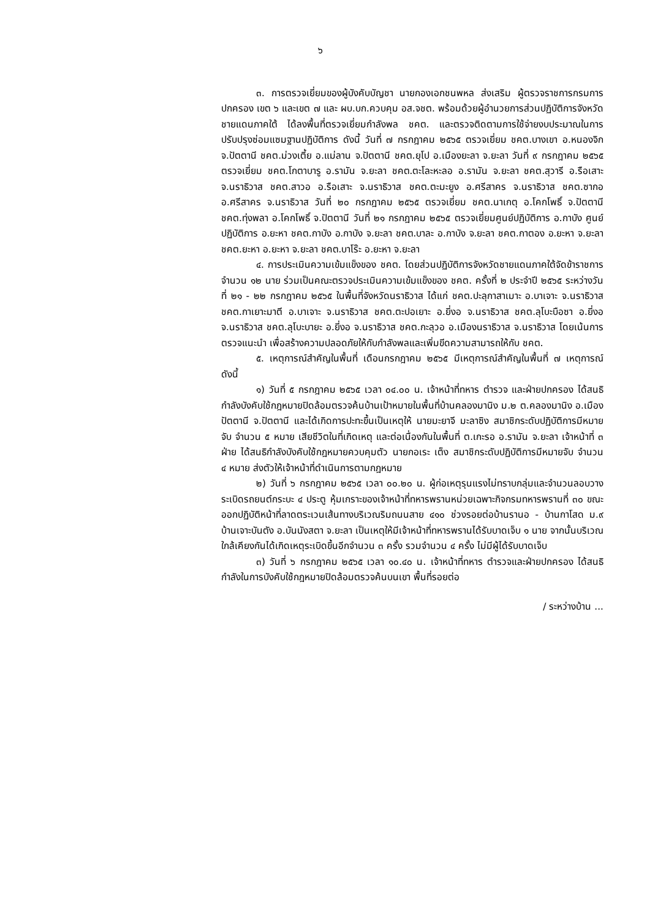๖
๓. การตรวจเยี่ยมของผู้บังคับบัญชา นายกองเอกชนพหล ส่งเสริม ผู้ตรวจราชการกรมการปกครอง เขต ๖ และเขต ๗ และ ผบ.บก.ควบคุม อส.จชต. พร้อมด้วยผู้อำนวยการส่วนปฏิบัติการจังหวัดชายแดนภาคใต้ ได้ลงพื้นที่ตรวจเยี่ยมกำลังพล ชคต. และตรวจติดตามการใช้จ่ายงบประมาณในการปรับปรุงซ่อมแซมฐานปฏิบัติการ ดังนี้ วันที่ ๗ กรกฎาคม ๒๕๖๕ ตรวจเยี่ยม ชคต.บางเขา อ.หนองจิก จ.ปัตตานี ชคต.ม่วงเตี้ย อ.แม่ลาน จ.ปัตตานี ชคต.ยุโป อ.เมืองยะลา จ.ยะลา วันที่ ๙ กรกฎาคม ๒๕๖๕ ตรวจเยี่ยม ชคต.โกตาบารู อ.รามัน จ.ยะลา ชคต.ตะโละหะลอ อ.รามัน จ.ยะลา ชคต.สุวารี อ.รือเสาะ จ.นราธิวาส ชคต.สาวอ อ.รือเสาะ จ.นราธิวาส ชคต.ตะมะยูง อ.ศรีสาคร จ.นราธิวาส ชคต.ซากอ อ.ศรีสาคร จ.นราธิวาส วันที่ ๒๐ กรกฎาคม ๒๕๖๕ ตรวจเยี่ยม ชคต.นาเกตุ อ.โคกโพธิ์ จ.ปัตตานี ชคต.ทุ่งพลา อ.โคกโพธิ์ จ.ปัตตานี วันที่ ๒๑ กรกฎาคม ๒๕๖๕ ตรวจเยี่ยมศูนย์ปฏิบัติการ อ.กาบัง ศูนย์ปฏิบัติการ อ.ยะหา ชคต.กาบัง อ.กาบัง จ.ยะลา ชคต.บาละ อ.กาบัง จ.ยะลา ชคต.กาตอง อ.ยะหา จ.ยะลา ชคต.ยะหา อ.ยะหา จ.ยะลา ชคต.บาโร๊ะ อ.ยะหา จ.ยะลา
๔. การประเมินความเข้มแข็งของ ชคต. โดยส่วนปฏิบัติการจังหวัดชายแดนภาคใต้จัดข้าราชการ จำนวน ๑๒ นาย ร่วมเป็นคณะตรวจประเมินความเข้มแข็งของ ชคต. ครั้งที่ ๒ ประจำปี ๒๕๖๕ ระหว่างวันที่ ๒๑ - ๒๒ กรกฎาคม ๒๕๖๕ ในพื้นที่จังหวัดนราธิวาส ได้แก่ ชคต.ปะลุกาสาเมาะ อ.บาเจาะ จ.นราธิวาส ชคต.กาเยาะมาตี อ.บาเจาะ จ.นราธิวาส ชคต.ตะปอเยาะ อ.ยี่งอ จ.นราธิวาส ชคต.ลุโบะบือซา อ.ยี่งอ จ.นราธิวาส ชคต.ลุโบะบายะ อ.ยี่งอ จ.นราธิวาส ชคต.กะลุวอ อ.เมืองนราธิวาส จ.นราธิวาส โดยเน้นการตรวจแนะนำ เพื่อสร้างความปลอดภัยให้กับกำลังพลและเพิ่มขีดความสามารถให้กับ ชคต.
๕. เหตุการณ์สำคัญในพื้นที่ เดือนกรกฎาคม ๒๕๖๕ มีเหตุการณ์สำคัญในพื้นที่ ๗ เหตุการณ์ ดังนี้
๑) วันที่ ๕ กรกฎาคม ๒๕๖๕ เวลา ๐๔.๐๐ น. เจ้าหน้าที่ทหาร ตำรวจ และฝ่ายปกครอง ได้สนธิกำลังบังคับใช้กฎหมายปิดล้อมตรวจค้นบ้านเป้าหมายในพื้นที่บ้านคลองมานิง ม.๒ ต.คลองมานิง อ.เมืองปัตตานี จ.ปัตตานี และได้เกิดการปะทะขึ้นเป็นเหตุให้ นายมะยาจี มะลาซิง สมาชิกระดับปฏิบัติการมีหมายจับ จำนวน ๕ หมาย เสียชีวิตในที่เกิดเหตุ และต่อเนื่องกันในพื้นที่ ต.เกะรอ อ.รามัน จ.ยะลา เจ้าหน้าที่ ๓ ฝ่าย ได้สนธิกำลังบังคับใช้กฎหมายควบคุมตัว นายกอเระ เต็ง สมาชิกระดับปฏิบัติการมีหมายจับ จำนวน ๔ หมาย ส่งตัวให้เจ้าหน้าที่ดำเนินการตามกฎหมาย
๒) วันที่ ๖ กรกฎาคม ๒๕๖๕ เวลา ๐๐.๒๐ น. ผู้ก่อเหตุรุนแรงไม่ทราบกลุ่มและจำนวนลอบวางระเบิดรถยนต์กระบะ ๔ ประตู หุ้มเกราะของเจ้าหน้าที่ทหารพรานหน่วยเฉพาะกิจกรมทหารพรานที่ ๓๐ ขณะออกปฏิบัติหน้าที่ลาดตระเวนเส้นทางบริเวณริมถนนสาย ๔๑๐ ช่วงรอยต่อบ้านรานอ - บ้านกาโสด ม.๙ บ้านเจาะบันตัง อ.บันนังสตา จ.ยะลา เป็นเหตุให้มีเจ้าหน้าที่ทหารพรานได้รับบาดเจ็บ ๑ นาย จากนั้นบริเวณใกล้เคียงกันได้เกิดเหตุระเบิดขึ้นอีกจำนวน ๓ ครั้ง รวมจำนวน ๔ ครั้ง ไม่มีผู้ได้รับบาดเจ็บ
๓) วันที่ ๖ กรกฎาคม ๒๕๖๕ เวลา ๑๐.๔๐ น. เจ้าหน้าที่ทหาร ตำรวจและฝ่ายปกครอง ได้สนธิกำลังในการบังคับใช้กฎหมายปิดล้อมตรวจค้นบนเขา พื้นที่รอยต่อ
/ ระหว่างบ้าน ...